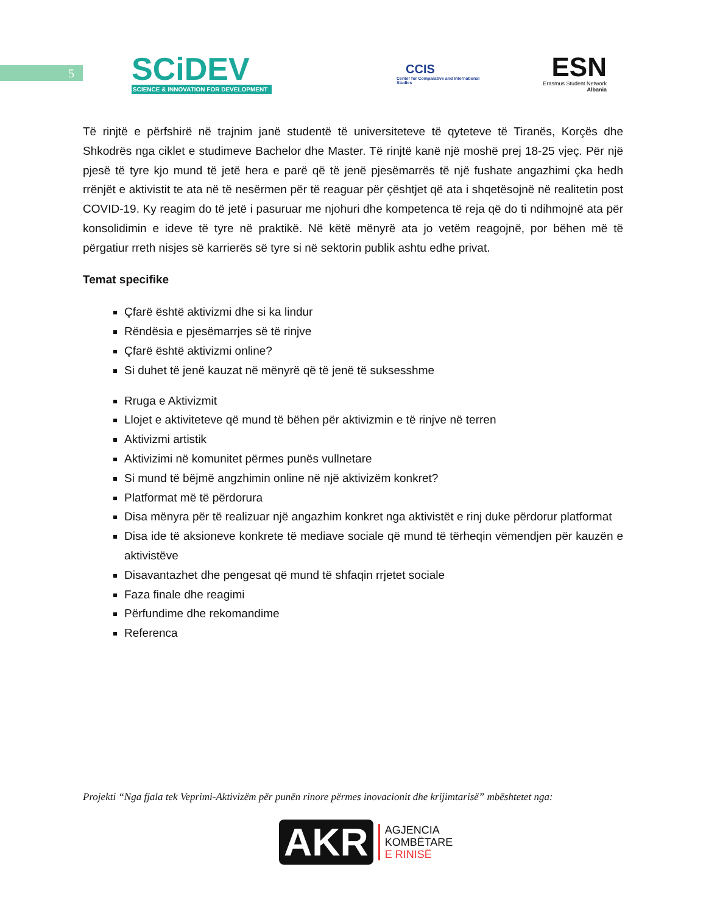5
SCiDEV
SCIENCE & INNOVATION FOR DEVELOPMENT
CCIS
Center for Comparative and International Studies
ESN
Erasmus Student Network
Albania
Të rinjtë e përfshirë në trajnim janë studentë të universiteteve të qyteteve të Tiranës, Korçës dhe Shkodrës nga ciklet e studimeve Bachelor dhe Master. Të rinjtë kanë një moshë prej 18-25 vjeç. Për një pjesë të tyre kjo mund të jetë hera e parë që të jenë pjesëmarrës të një fushate angazhimi çka hedh rrënjët e aktivistit te ata në të nesërmen për të reaguar për çështjet që ata i shqetësojnë në realitetin post COVID-19. Ky reagim do të jetë i pasuruar me njohuri dhe kompetenca të reja që do ti ndihmojnë ata për konsolidimin e ideve të tyre në praktikë. Në këtë mënyrë ata jo vetëm reagojnë, por bëhen më të përgatiur rreth nisjes së karrierës së tyre si në sektorin publik ashtu edhe privat.
Temat specifike
Çfarë është aktivizmi dhe si ka lindur
Rëndësia e pjesëmarrjes së të rinjve
Çfarë është aktivizmi online?
Si duhet të jenë kauzat në mënyrë që të jenë të suksesshme
Rruga e Aktivizmit
Llojet e aktiviteteve që mund të bëhen për aktivizmin e të rinjve në terren
Aktivizmi artistik
Aktivizimi në komunitet përmes punës vullnetare
Si mund të bëjmë angzhimin online në një aktivizëm konkret?
Platformat më të përdorura
Disa mënyra për të realizuar një angazhim konkret nga aktivistët e rinj duke përdorur platformat
Disa ide të aksioneve konkrete të mediave sociale që mund të tërheqin vëmendjen për kauzën e aktivistëve
Disavantazhet dhe pengesat që mund të shfaqin rrjetet sociale
Faza finale dhe reagimi
Përfundime dhe rekomandime
Referenca
Projekti “Nga fjala tek Veprimi-Aktivizëm për punën rinore përmes inovacionit dhe krijimtarisë” mbështetet nga:
AKR
AGJENCIA
KOMBËTARE
E RINISË